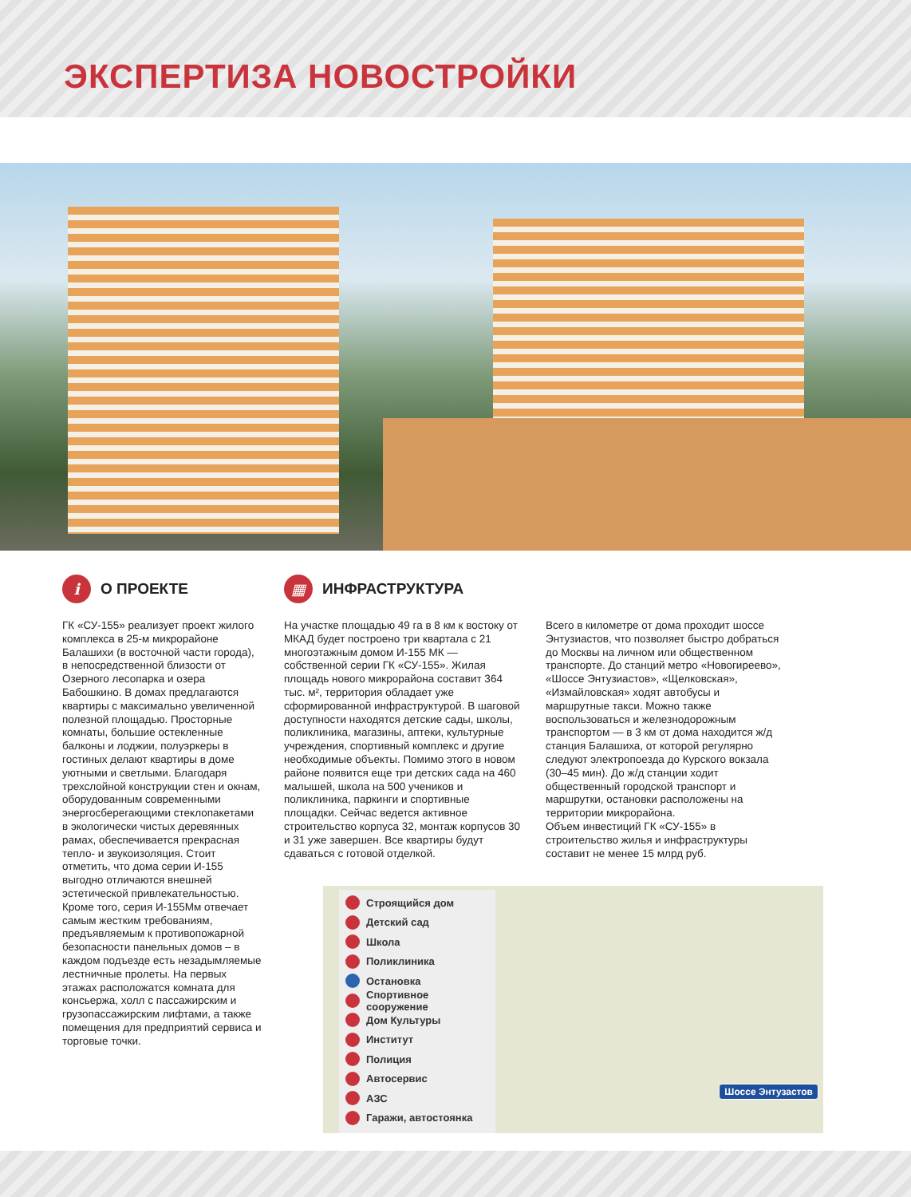ЭКСПЕРТИЗА НОВОСТРОЙКИ
i О ПРОЕКТЕ
ГК «СУ-155» реализует проект жилого комплекса в 25-м микрорайоне Балашихи (в восточной части города), в непосредственной близости от Озерного лесопарка и озера Бабошкино. В домах предлагаются квартиры с максимально увеличенной полезной площадью. Просторные комнаты, большие остекленные балконы и лоджии, полуэркеры в гостиных делают квартиры в доме уютными и светлыми. Благодаря трехслойной конструкции стен и окнам, оборудованным современными энергосберегающими стеклопакетами в экологически чистых деревянных рамах, обеспечивается прекрасная тепло- и звукоизоляция. Стоит отметить, что дома серии И-155 выгодно отличаются внешней эстетической привлекательностью. Кроме того, серия И-155Мм отвечает самым жестким требованиям, предъявляемым к противопожарной безопасности панельных домов – в каждом подъезде есть незадымляемые лестничные пролеты. На первых этажах расположатся комната для консьержа, холл с пассажирским и грузопассажирским лифтами, а также помещения для предприятий сервиса и торговые точки.
▦ ИНФРАСТРУКТУРА
На участке площадью 49 га в 8 км к востоку от МКАД будет построено три квартала с 21 многоэтажным домом И-155 МК — собственной серии ГК «СУ-155». Жилая площадь нового микрорайона составит 364 тыс. м², территория обладает уже сформированной инфраструктурой. В шаговой доступности находятся детские сады, школы, поликлиника, магазины, аптеки, культурные учреждения, спортивный комплекс и другие необходимые объекты. Помимо этого в новом районе появится еще три детских сада на 460 малышей, школа на 500 учеников и поликлиника, паркинги и спортивные площадки. Сейчас ведется активное строительство корпуса 32, монтаж корпусов 30 и 31 уже завершен. Все квартиры будут сдаваться с готовой отделкой.
Всего в километре от дома проходит шоссе Энтузиастов, что позволяет быстро добраться до Москвы на личном или общественном транспорте. До станций метро «Новогиреево», «Шоссе Энтузиастов», «Щелковская», «Измайловская» ходят автобусы и маршрутные такси. Можно также воспользоваться и железнодорожным транспортом — в 3 км от дома находится ж/д станция Балашиха, от которой регулярно следуют электропоезда до Курского вокзала (30–45 мин). До ж/д станции ходит общественный городской транспорт и маршрутки, остановки расположены на территории микрорайона.
Объем инвестиций ГК «СУ-155» в строительство жилья и инфраструктуры составит не менее 15 млрд руб.
Строящийся дом
Детский сад
Школа
Поликлиника
Остановка
Спортивное сооружение
Дом Культуры
Институт
Полиция
Автосервис
АЗС
Гаражи, автостоянка
Шоссе Энтузастов